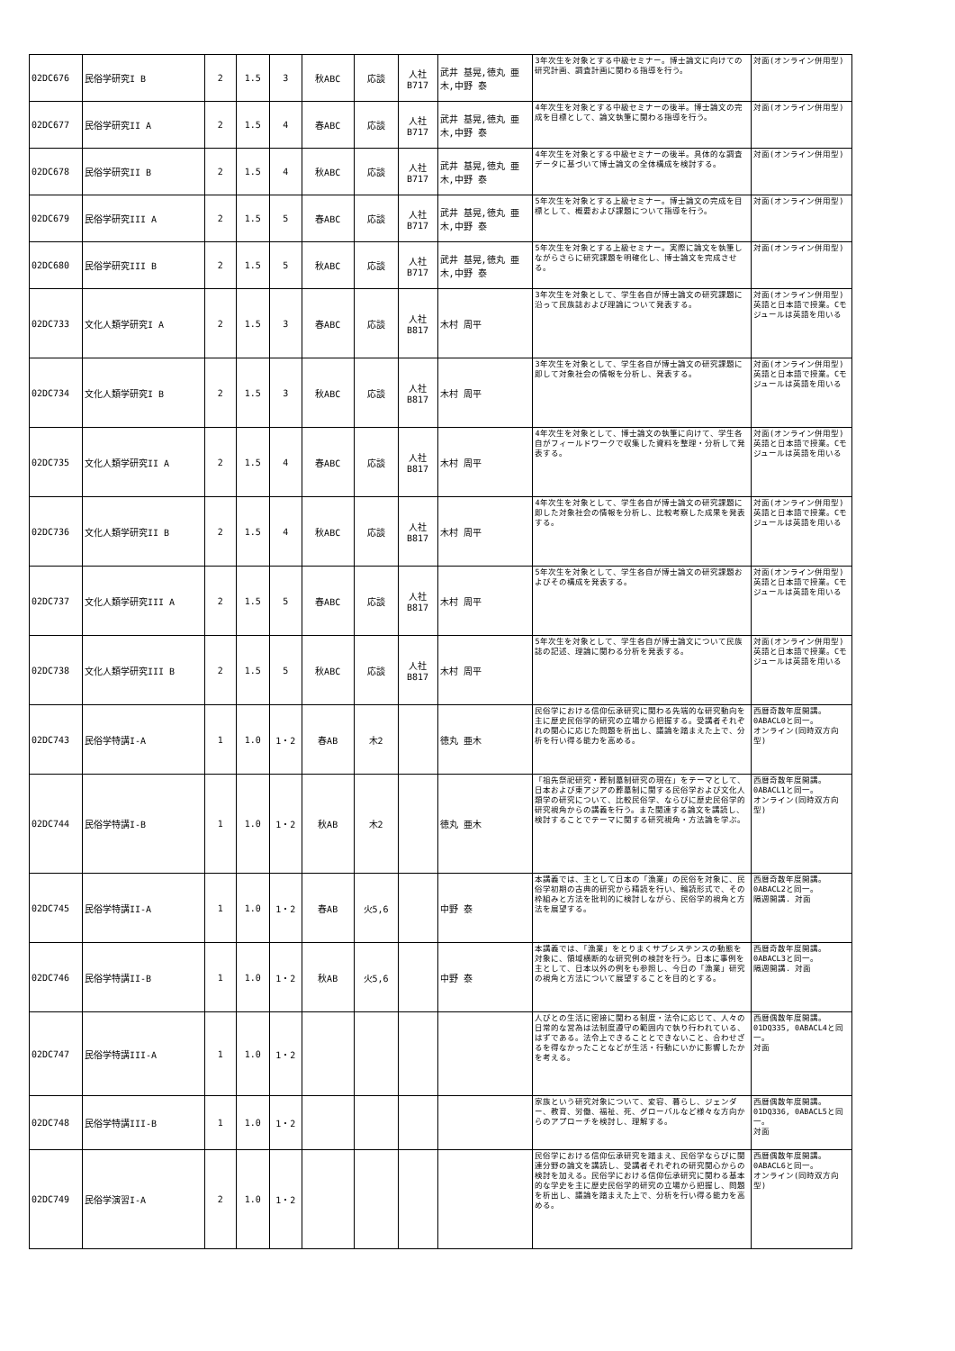| 02DC676 | 民俗学研究I B | 2 | 1.5 | 3 | 秋ABC | 応談 | 人社 B717 | 武井 基晃,徳丸 亜木,中野 泰 | 3年次生を対象とする中級セミナー。博士論文に向けての研究計画、調査計画に関わる指導を行う。 | 対面(オンライン併用型) |
| 02DC677 | 民俗学研究II A | 2 | 1.5 | 4 | 春ABC | 応談 | 人社 B717 | 武井 基晃,徳丸 亜木,中野 泰 | 4年次生を対象とする中級セミナーの後半。博士論文の完成を目標として、論文執筆に関わる指導を行う。 | 対面(オンライン併用型) |
| 02DC678 | 民俗学研究II B | 2 | 1.5 | 4 | 秋ABC | 応談 | 人社 B717 | 武井 基晃,徳丸 亜木,中野 泰 | 4年次生を対象とする中級セミナーの後半。具体的な調査データに基づいて博士論文の全体構成を検討する。 | 対面(オンライン併用型) |
| 02DC679 | 民俗学研究III A | 2 | 1.5 | 5 | 春ABC | 応談 | 人社 B717 | 武井 基晃,徳丸 亜木,中野 泰 | 5年次生を対象とする上級セミナー。博士論文の完成を目標として、概要および課題について指導を行う。 | 対面(オンライン併用型) |
| 02DC680 | 民俗学研究III B | 2 | 1.5 | 5 | 秋ABC | 応談 | 人社 B717 | 武井 基晃,徳丸 亜木,中野 泰 | 5年次生を対象とする上級セミナー。実際に論文を執筆しながらさらに研究課題を明確化し、博士論文を完成させる。 | 対面(オンライン併用型) |
| 02DC733 | 文化人類学研究I A | 2 | 1.5 | 3 | 春ABC | 応談 | 人社 B817 | 木村 周平 | 3年次生を対象として、学生各自が博士論文の研究課題に沿って民族誌および理論について発表する。 | 対面(オンライン併用型) 英語と日本語で授業。Cモジュールは英語を用いる |
| 02DC734 | 文化人類学研究I B | 2 | 1.5 | 3 | 秋ABC | 応談 | 人社 B817 | 木村 周平 | 3年次生を対象として、学生各自が博士論文の研究課題に即して対象社会の情報を分析し、発表する。 | 対面(オンライン併用型) 英語と日本語で授業。Cモジュールは英語を用いる |
| 02DC735 | 文化人類学研究II A | 2 | 1.5 | 4 | 春ABC | 応談 | 人社 B817 | 木村 周平 | 4年次生を対象として、博士論文の執筆に向けて、学生各自がフィールドワークで収集した資料を整理・分析して発表する。 | 対面(オンライン併用型) 英語と日本語で授業。Cモジュールは英語を用いる |
| 02DC736 | 文化人類学研究II B | 2 | 1.5 | 4 | 秋ABC | 応談 | 人社 B817 | 木村 周平 | 4年次生を対象として、学生各自が博士論文の研究課題に即した対象社会の情報を分析し、比較考察した成果を発表する。 | 対面(オンライン併用型) 英語と日本語で授業。Cモジュールは英語を用いる |
| 02DC737 | 文化人類学研究III A | 2 | 1.5 | 5 | 春ABC | 応談 | 人社 B817 | 木村 周平 | 5年次生を対象として、学生各自が博士論文の研究課題およびその構成を発表する。 | 対面(オンライン併用型) 英語と日本語で授業。Cモジュールは英語を用いる |
| 02DC738 | 文化人類学研究III B | 2 | 1.5 | 5 | 秋ABC | 応談 | 人社 B817 | 木村 周平 | 5年次生を対象として、学生各自が博士論文について民族誌の記述、理論に関わる分析を発表する。 | 対面(オンライン併用型) 英語と日本語で授業。Cモジュールは英語を用いる |
| 02DC743 | 民俗学特講I-A | 1 | 1.0 | 1・2 | 春AB | 木2 | | 徳丸 亜木 | 民俗学における信仰伝承研究に関わる先端的な研究動向を主に歴史民俗学的研究の立場から把握する。受講者それぞれの関心に応じた問題を析出し、議論を踏まえた上で、分析を行い得る能力を高める。 | 西暦奇数年度開講。0ABACL0と同一。 オンライン(同時双方向型) |
| 02DC744 | 民俗学特講I-B | 1 | 1.0 | 1・2 | 秋AB | 木2 | | 徳丸 亜木 | 「祖先祭祀研究・葬制墓制研究の現在」をテーマとして、日本および東アジアの葬墓制に関する民俗学および文化人類学の研究について、比較民俗学、ならびに歴史民俗学的研究視角からの講義を行う。また関連する論文を講読し、検討することでテーマに関する研究視角・方法論を学ぶ。 | 西暦奇数年度開講。0ABACL1と同一。 オンライン(同時双方向型) |
| 02DC745 | 民俗学特講II-A | 1 | 1.0 | 1・2 | 春AB | 火5,6 | | 中野 泰 | 本講義では、主として日本の「漁業」の民俗を対象に、民俗学初期の古典的研究から精読を行い、輪読形式で、その枠組みと方法を批判的に検討しながら、民俗学的視角と方法を展望する。 | 西暦奇数年度開講。0ABACL2と同一。 隔週開講. 対面 |
| 02DC746 | 民俗学特講II-B | 1 | 1.0 | 1・2 | 秋AB | 火5,6 | | 中野 泰 | 本講義では、「漁業」をとりまくサブシステンスの動態を対象に、領域横断的な研究例の検討を行う。日本に事例を主として、日本以外の例をも参照し、今日の「漁業」研究の視角と方法について展望することを目的とする。 | 西暦奇数年度開講。0ABACL3と同一。 隔週開講. 対面 |
| 02DC747 | 民俗学特講III-A | 1 | 1.0 | 1・2 | | | | | 人びとの生活に密接に関わる制度・法令に応じて、人々の日常的な営為は法制度遵守の範囲内で執り行われている、はずである。法令上できることとできないこと、合わせざるを得なかったことなどが生活・行動にいかに影響したかを考える。 | 西暦偶数年度開講。01DQ335, 0ABACL4と同一。 対面 |
| 02DC748 | 民俗学特講III-B | 1 | 1.0 | 1・2 | | | | | 家族という研究対象について、変容、暮らし、ジェンダー、教育、労働、福祉、死、グローバルなど様々な方向からのアプローチを検討し、理解する。 | 西暦偶数年度開講。01DQ336, 0ABACL5と同一。 対面 |
| 02DC749 | 民俗学演習I-A | 2 | 1.0 | 1・2 | | | | | 民俗学における信仰伝承研究を踏まえ、民俗学ならびに関連分野の論文を講読し、受講者それぞれの研究関心からの検討を加える。民俗学における信仰伝承研究に関わる基本的な学史を主に歴史民俗学的研究の立場から把握し、問題を析出し、議論を踏まえた上で、分析を行い得る能力を高める。 | 西暦偶数年度開講。0ABACL6と同一。 オンライン(同時双方向型) |